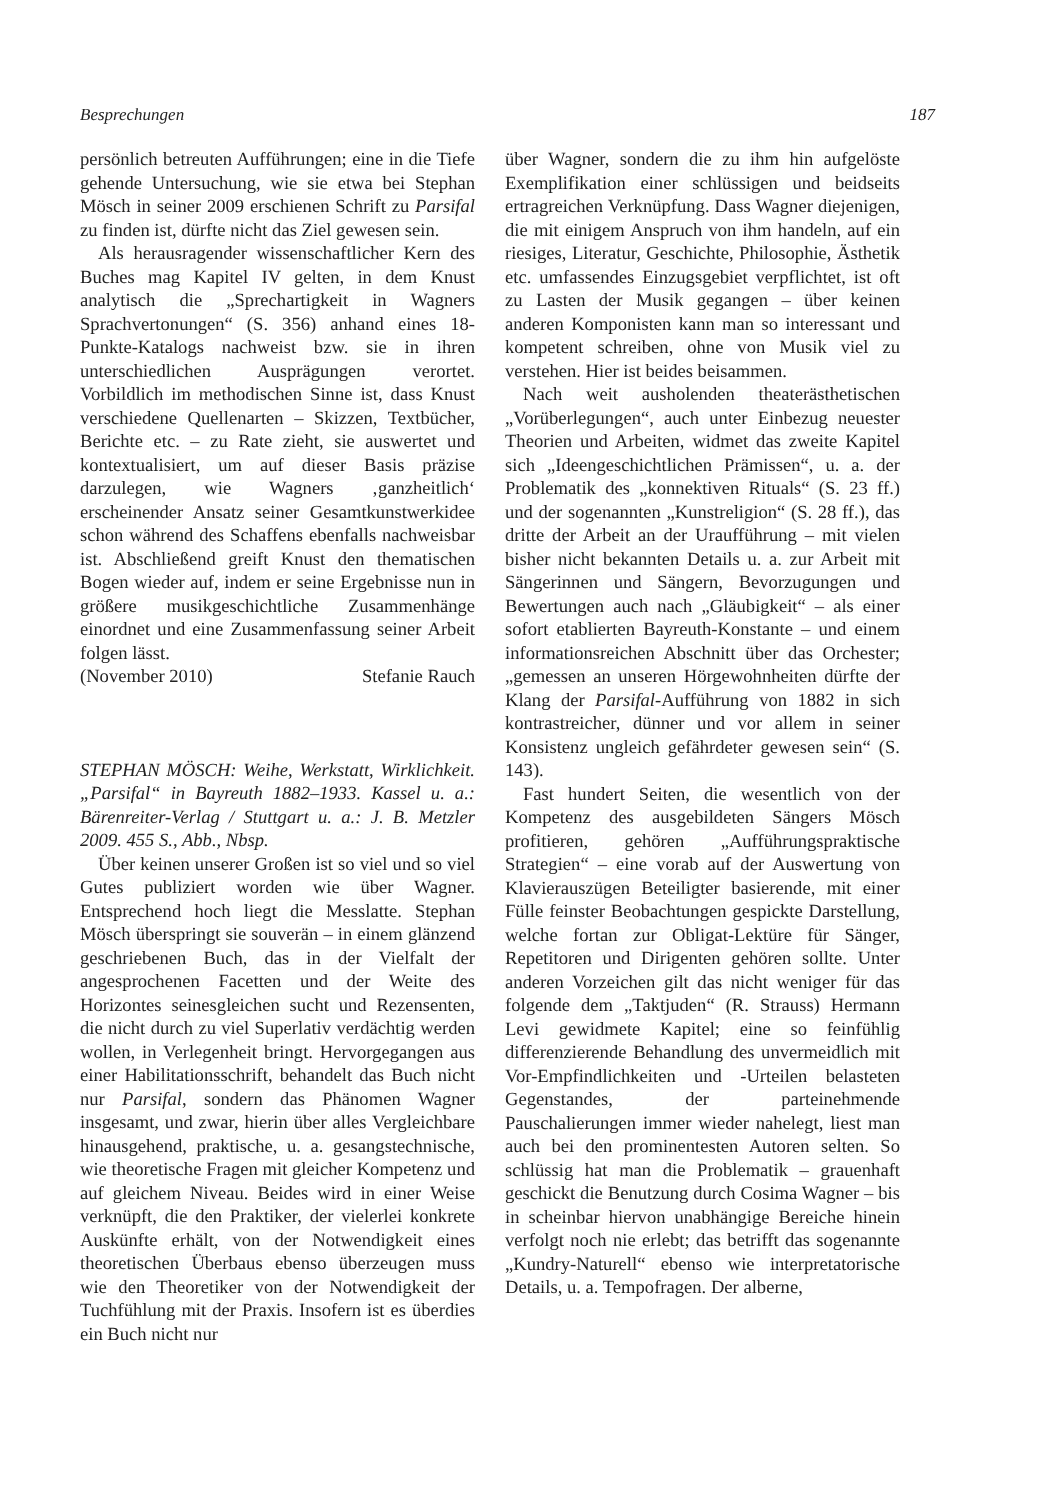Besprechungen 187
persönlich betreuten Aufführungen; eine in die Tiefe gehende Untersuchung, wie sie etwa bei Stephan Mösch in seiner 2009 erschienen Schrift zu Parsifal zu finden ist, dürfte nicht das Ziel gewesen sein.
Als herausragender wissenschaftlicher Kern des Buches mag Kapitel IV gelten, in dem Knust analytisch die „Sprechartigkeit in Wagners Sprachvertonungen“ (S. 356) anhand eines 18-Punkte-Katalogs nachweist bzw. sie in ihren unterschiedlichen Ausprägungen verortet. Vorbildlich im methodischen Sinne ist, dass Knust verschiedene Quellenarten – Skizzen, Textbücher, Berichte etc. – zu Rate zieht, sie auswertet und kontextualisiert, um auf dieser Basis präzise darzulegen, wie Wagners ‚ganzheitlich‘ erscheinender Ansatz seiner Gesamtkunstwerkidee schon während des Schaffens ebenfalls nachweisbar ist. Abschließend greift Knust den thematischen Bogen wieder auf, indem er seine Ergebnisse nun in größere musikgeschichtliche Zusammenhänge einordnet und eine Zusammenfassung seiner Arbeit folgen lässt.
(November 2010) Stefanie Rauch
STEPHAN MÖSCH: Weihe, Werkstatt, Wirklichkeit. „Parsifal“ in Bayreuth 1882–1933. Kassel u. a.: Bärenreiter-Verlag / Stuttgart u. a.: J. B. Metzler 2009. 455 S., Abb., Nbsp.
Über keinen unserer Großen ist so viel und so viel Gutes publiziert worden wie über Wagner. Entsprechend hoch liegt die Messlatte. Stephan Mösch überspringt sie souverän – in einem glänzend geschriebenen Buch, das in der Vielfalt der angesprochenen Facetten und der Weite des Horizontes seinesgleichen sucht und Rezensenten, die nicht durch zu viel Superlativ verdächtig werden wollen, in Verlegenheit bringt. Hervorgegangen aus einer Habilitationsschrift, behandelt das Buch nicht nur Parsifal, sondern das Phänomen Wagner insgesamt, und zwar, hierin über alles Vergleichbare hinausgehend, praktische, u. a. gesangstechnische, wie theoretische Fragen mit gleicher Kompetenz und auf gleichem Niveau. Beides wird in einer Weise verknüpft, die den Praktiker, der vielerlei konkrete Auskünfte erhält, von der Notwendigkeit eines theoretischen Überbaus ebenso überzeugen muss wie den Theoretiker von der Notwendigkeit der Tuchfühlung mit der Praxis. Insofern ist es überdies ein Buch nicht nur
über Wagner, sondern die zu ihm hin aufgelöste Exemplifikation einer schlüssigen und beidseits ertragreichen Verknüpfung. Dass Wagner diejenigen, die mit einigem Anspruch von ihm handeln, auf ein riesiges, Literatur, Geschichte, Philosophie, Ästhetik etc. umfassendes Einzugsgebiet verpflichtet, ist oft zu Lasten der Musik gegangen – über keinen anderen Komponisten kann man so interessant und kompetent schreiben, ohne von Musik viel zu verstehen. Hier ist beides beisammen.
Nach weit ausholenden theaterästhetischen „Vorüberlegungen“, auch unter Einbezug neuester Theorien und Arbeiten, widmet das zweite Kapitel sich „Ideengeschichtlichen Prämissen“, u. a. der Problematik des „konnektiven Rituals“ (S. 23 ff.) und der sogenannten „Kunstreligion“ (S. 28 ff.), das dritte der Arbeit an der Uraufführung – mit vielen bisher nicht bekannten Details u. a. zur Arbeit mit Sängerinnen und Sängern, Bevorzugungen und Bewertungen auch nach „Gläubigkeit“ – als einer sofort etablierten Bayreuth-Konstante – und einem informationsreichen Abschnitt über das Orchester; „gemessen an unseren Hörgewohnheiten dürfte der Klang der Parsifal-Aufführung von 1882 in sich kontrastreicher, dünner und vor allem in seiner Konsistenz ungleich gefährdeter gewesen sein“ (S. 143).
Fast hundert Seiten, die wesentlich von der Kompetenz des ausgebildeten Sängers Mösch profitieren, gehören „Aufführungspraktische Strategien“ – eine vorab auf der Auswertung von Klavierauszügen Beteiligter basierende, mit einer Fülle feinster Beobachtungen gespickte Darstellung, welche fortan zur Obligat-Lektüre für Sänger, Repetitoren und Dirigenten gehören sollte. Unter anderen Vorzeichen gilt das nicht weniger für das folgende dem „Taktjuden“ (R. Strauss) Hermann Levi gewidmete Kapitel; eine so feinfühlig differenzierende Behandlung des unvermeidlich mit Vor-Empfindlichkeiten und -Urteilen belasteten Gegenstandes, der parteinehmende Pauschalierungen immer wieder nahelegt, liest man auch bei den prominentesten Autoren selten. So schlüssig hat man die Problematik – grauenhaft geschickt die Benutzung durch Cosima Wagner – bis in scheinbar hiervon unabhängige Bereiche hinein verfolgt noch nie erlebt; das betrifft das sogenannte „Kundry-Naturell“ ebenso wie interpretatorische Details, u. a. Tempofragen. Der alberne,